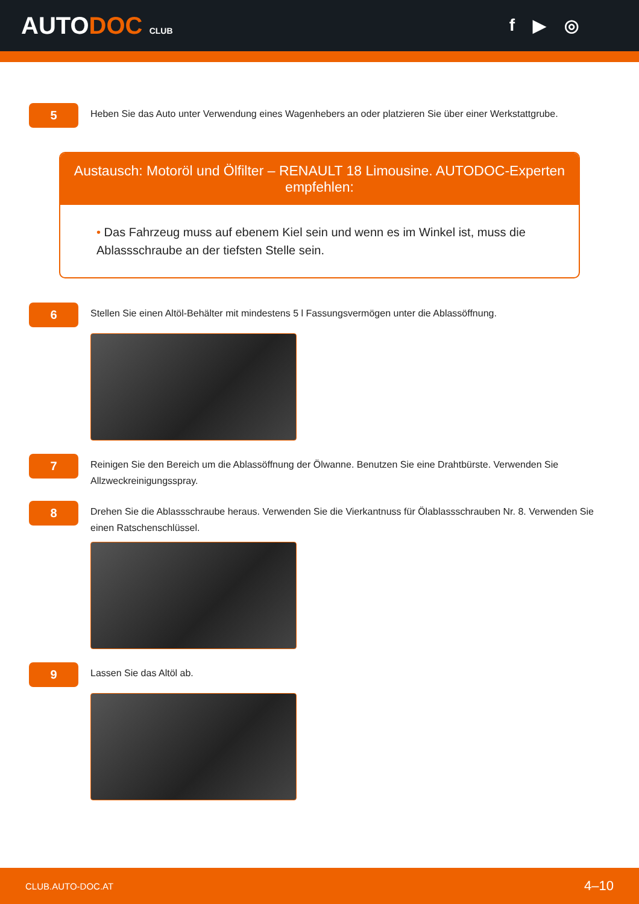AUTODOC CLUB
f ▶ ◎
5
Heben Sie das Auto unter Verwendung eines Wagenhebers an oder platzieren Sie über einer Werkstattgrube.
Austausch: Motoröl und Ölfilter – RENAULT 18 Limousine. AUTODOC-Experten empfehlen:
• Das Fahrzeug muss auf ebenem Kiel sein und wenn es im Winkel ist, muss die Ablassschraube an der tiefsten Stelle sein.
6
Stellen Sie einen Altöl-Behälter mit mindestens 5 l Fassungsvermögen unter die Ablassöffnung.
7
Reinigen Sie den Bereich um die Ablassöffnung der Ölwanne. Benutzen Sie eine Drahtbürste. Verwenden Sie Allzweckreinigungsspray.
8
Drehen Sie die Ablassschraube heraus. Verwenden Sie die Vierkantnuss für Ölablassschrauben Nr. 8. Verwenden Sie einen Ratschenschlüssel.
9
Lassen Sie das Altöl ab.
CLUB.AUTO-DOC.AT 4–10